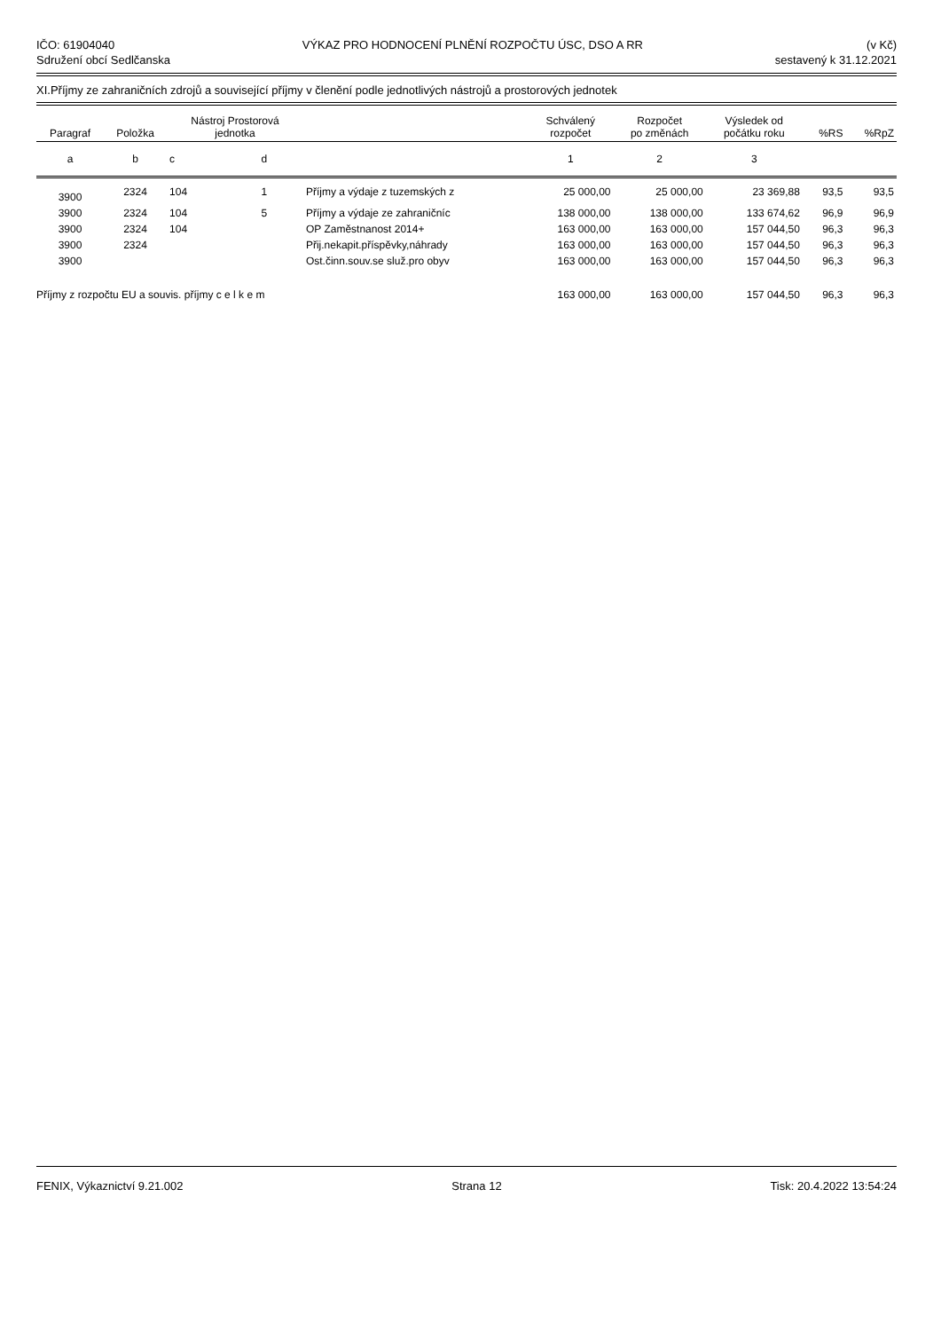IČO: 61904040
Sdružení obcí Sedlčanska
VÝKAZ PRO HODNOCENÍ PLNĚNÍ ROZPOČTU ÚSC, DSO A RR
(v Kč)
sestavený k 31.12.2021
XI.Příjmy ze zahraničních zdrojů a související příjmy v členění podle jednotlivých nástrojů a prostorových jednotek
| Paragraf | Položka | Nástroj Prostorová jednotka | | | Schválený rozpočet | Rozpočet po změnách | Výsledek od počátku roku | %RS | %RpZ |
| --- | --- | --- | --- | --- | --- | --- | --- | --- | --- |
| a | b | c | d | | 1 | 2 | 3 | | |
| 3900 | 2324 | 104 | 1 | Příjmy a výdaje z tuzemských z | 25 000,00 | 25 000,00 | 23 369,88 | 93,5 | 93,5 |
| 3900 | 2324 | 104 | 5 | Příjmy a výdaje ze zahraničníc | 138 000,00 | 138 000,00 | 133 674,62 | 96,9 | 96,9 |
| 3900 | 2324 | 104 | | OP Zaměstnanost 2014+ | 163 000,00 | 163 000,00 | 157 044,50 | 96,3 | 96,3 |
| 3900 | 2324 | | | Přij.nekapit.příspěvky,náhrady | 163 000,00 | 163 000,00 | 157 044,50 | 96,3 | 96,3 |
| 3900 | | | | Ost.činn.souv.se služ.pro obyv | 163 000,00 | 163 000,00 | 157 044,50 | 96,3 | 96,3 |
| Příjmy z rozpočtu EU a souvis. příjmy c e l k e m | | | | | 163 000,00 | 163 000,00 | 157 044,50 | 96,3 | 96,3 |
FENIX, Výkaznictví 9.21.002 Strana 12 Tisk: 20.4.2022 13:54:24